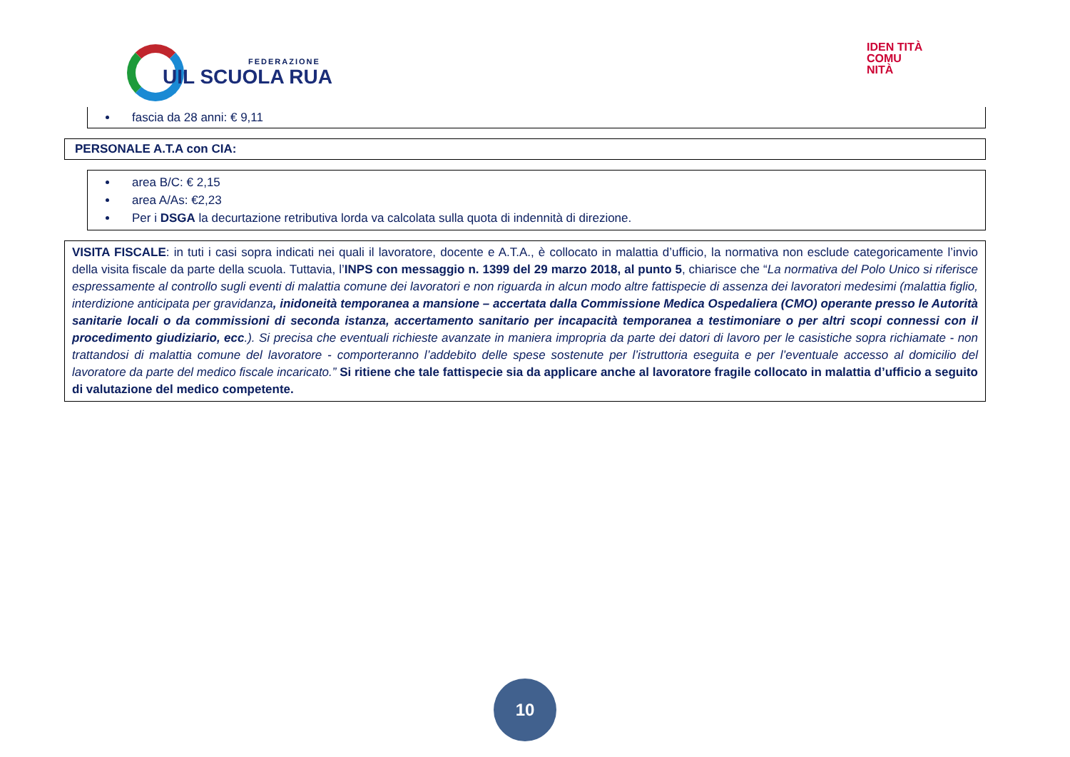FEDERAZIONE
UIL SCUOLA RUA
IDEN TITÀ COMU NITÀ
fascia da 28 anni: € 9,11
PERSONALE A.T.A con CIA:
area B/C: € 2,15
area A/As: €2,23
Per i DSGA la decurtazione retributiva lorda va calcolata sulla quota di indennità di direzione.
VISITA FISCALE: in tuti i casi sopra indicati nei quali il lavoratore, docente e A.T.A., è collocato in malattia d’ufficio, la normativa non esclude categoricamente l’invio della visita fiscale da parte della scuola. Tuttavia, l’INPS con messaggio n. 1399 del 29 marzo 2018, al punto 5, chiarisce che “La normativa del Polo Unico si riferisce espressamente al controllo sugli eventi di malattia comune dei lavoratori e non riguarda in alcun modo altre fattispecie di assenza dei lavoratori medesimi (malattia figlio, interdizione anticipata per gravidanza, inidoneità temporanea a mansione – accertata dalla Commissione Medica Ospedaliera (CMO) operante presso le Autorità sanitarie locali o da commissioni di seconda istanza, accertamento sanitario per incapacità temporanea a testimoniare o per altri scopi connessi con il procedimento giudiziario, ecc.). Si precisa che eventuali richieste avanzate in maniera impropria da parte dei datori di lavoro per le casistiche sopra richiamate - non trattandosi di malattia comune del lavoratore - comporteranno l’addebito delle spese sostenute per l’istruttoria eseguita e per l’eventuale accesso al domicilio del lavoratore da parte del medico fiscale incaricato.” Si ritiene che tale fattispecie sia da applicare anche al lavoratore fragile collocato in malattia d’ufficio a seguito di valutazione del medico competente.
10